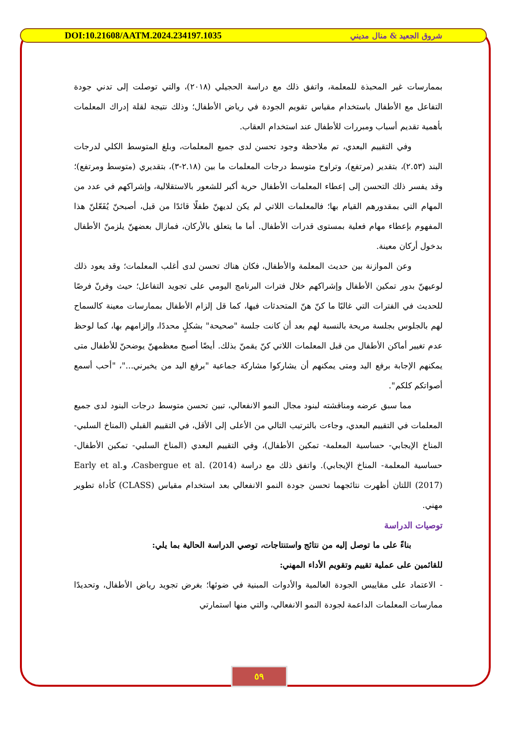DOI:10.21608/AATM.2024.234197.1035 شروق الجعيد & منال مديني
بممارسات غير المحبذة للمعلمة، واتفق ذلك مع دراسة الحجيلي (٢٠١٨)، والتي توصلت إلى تدني جودة التفاعل مع الأطفال باستخدام مقياس تقويم الجودة في رياض الأطفال؛ وذلك نتيجة لقلة إدراك المعلمات بأهمية تقديم أسباب ومبررات للأطفال عند استخدام العقاب.
وفي التقييم البعدي، تم ملاحظة وجود تحسن لدى جميع المعلمات، وبلغ المتوسط الكلي لدرجات البند (٢.٥٣)، بتقدير (مرتفع)، وتراوح متوسط درجات المعلمات ما بين (٢.١٨-٣)، بتقديري (متوسط ومرتفع)؛ وقد يفسر ذلك التحسن إلى إعطاء المعلمات الأطفال حرية أكبر للشعور بالاستقلالية، وإشراكهم في عدد من المهام التي بمقدورهم القيام بها؛ فالمعلمات اللاتي لم يكن لديهنّ طفلًا قائدًا من قبل، أصبحنّ يُفَعّلنّ هذا المفهوم بإعطاء مهام فعلية بمستوى قدرات الأطفال. أما ما يتعلق بالأركان، فمازال بعضهنّ يلزمنّ الأطفال بدخول أركان معينة.
وعن الموازنة بين حديث المعلمة والأطفال، فكان هناك تحسن لدى أغلب المعلمات؛ وقد يعود ذلك لوعيهنّ بدور تمكين الأطفال وإشراكهم خلال فترات البرنامج اليومي على تجويد التفاعل؛ حيث وفرنّ فرصًا للحديث في الفترات التي غالبًا ما كنّ هنّ المتحدثات فيها، كما قل إلزام الأطفال بممارسات معينة كالسماح لهم بالجلوس بجلسة مريحة بالنسبة لهم بعد أن كانت جلسة "صحيحة" بشكلٍ محددًا، وإلزامهم بها، كما لوحظ عدم تغيير أماكن الأطفال من قبل المعلمات اللاتي كنّ يقمنّ بذلك. أيضًا أصبح معظمهنّ يوضحنّ للأطفال متى يمكنهم الإجابة برفع اليد ومتى يمكنهم أن يشاركوا مشاركة جماعية "برفع اليد من يخبرني..."، "أحب أسمع أصواتكم كلكم".
مما سبق عرضه ومناقشته لبنود مجال النمو الانفعالي، تبين تحسن متوسط درجات البنود لدى جميع المعلمات في التقييم البعدي، وجاءت بالترتيب التالي من الأعلى إلى الأقل، في التقييم القبلي (المناخ السلبي- المناخ الإيجابي- حساسية المعلمة- تمكين الأطفال)، وفي التقييم البعدي (المناخ السلبي- تمكين الأطفال- حساسية المعلمة- المناخ الإيجابي). واتفق ذلك مع دراسة Casbergue et al. (2014)، وEarly et al. (2017) اللتان أظهرت نتائجهما تحسن جودة النمو الانفعالي بعد استخدام مقياس (CLASS) كأداة تطوير مهني.
توصيات الدراسة
بناءً على ما توصل إليه من نتائج واستنتاجات، توصي الدراسة الحالية بما يلي:
للقائمين على عملية تقييم وتقويم الأداء المهني:
- الاعتماد على مقاييس الجودة العالمية والأدوات المبنية في ضوئها؛ بغرض تجويد رياض الأطفال، وتحديدًا ممارسات المعلمات الداعمة لجودة النمو الانفعالي، والتي منها استمارتي
٥٩